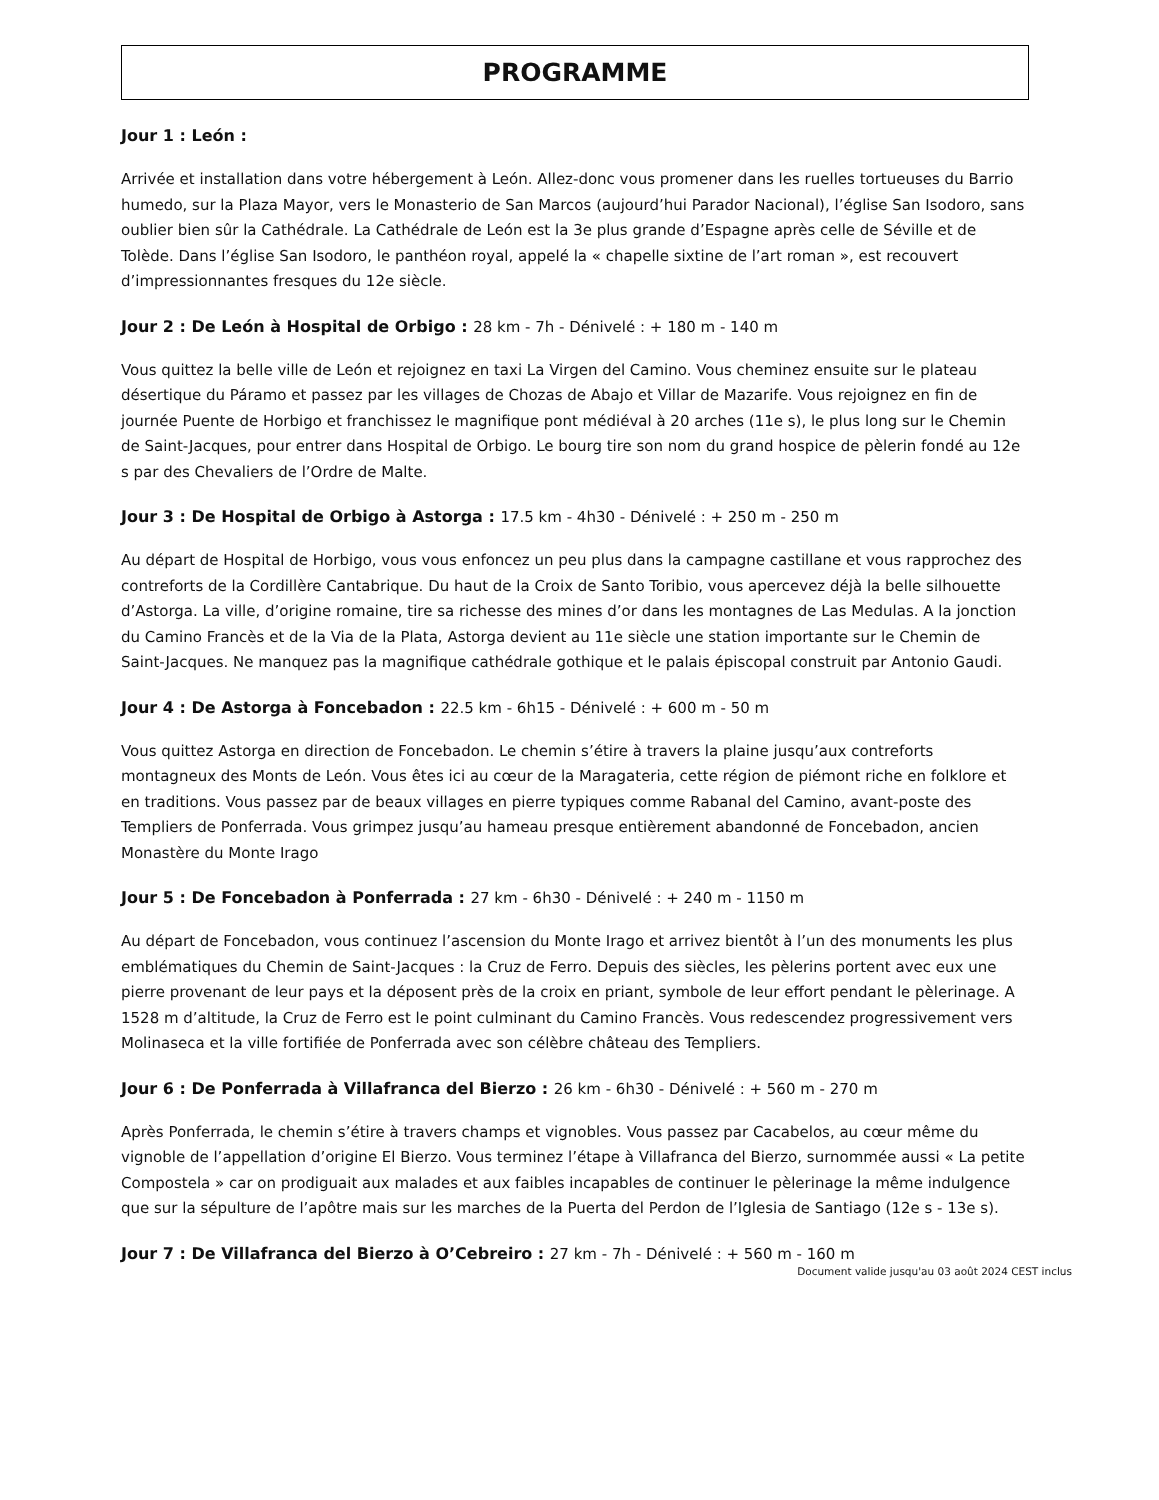PROGRAMME
Jour 1 : León :
Arrivée et installation dans votre hébergement à León. Allez-donc vous promener dans les ruelles tortueuses du Barrio humedo, sur la Plaza Mayor, vers le Monasterio de San Marcos (aujourd’hui Parador Nacional), l’église San Isodoro, sans oublier bien sûr la Cathédrale. La Cathédrale de León est la 3e plus grande d’Espagne après celle de Séville et de Tolède. Dans l’église San Isodoro, le panthéon royal, appelé la « chapelle sixtine de l’art roman », est recouvert d’impressionnantes fresques du 12e siècle.
Jour 2 : De León à Hospital de Orbigo : 28 km - 7h - Dénivelé : + 180 m - 140 m
Vous quittez la belle ville de León et rejoignez en taxi La Virgen del Camino. Vous cheminez ensuite sur le plateau désertique du Páramo et passez par les villages de Chozas de Abajo et Villar de Mazarife. Vous rejoignez en fin de journée Puente de Horbigo et franchissez le magnifique pont médiéval à 20 arches (11e s), le plus long sur le Chemin de Saint-Jacques, pour entrer dans Hospital de Orbigo. Le bourg tire son nom du grand hospice de pèlerin fondé au 12e s par des Chevaliers de l’Ordre de Malte.
Jour 3 : De Hospital de Orbigo à Astorga : 17.5 km - 4h30 - Dénivelé : + 250 m - 250 m
Au départ de Hospital de Horbigo, vous vous enfoncez un peu plus dans la campagne castillane et vous rapprochez des contreforts de la Cordillère Cantabrique. Du haut de la Croix de Santo Toribio, vous apercevez déjà la belle silhouette d’Astorga. La ville, d’origine romaine, tire sa richesse des mines d’or dans les montagnes de Las Medulas. A la jonction du Camino Francès et de la Via de la Plata, Astorga devient au 11e siècle une station importante sur le Chemin de Saint-Jacques. Ne manquez pas la magnifique cathédrale gothique et le palais épiscopal construit par Antonio Gaudi.
Jour 4 : De Astorga à Foncebadon : 22.5 km - 6h15 - Dénivelé : + 600 m - 50 m
Vous quittez Astorga en direction de Foncebadon. Le chemin s’étire à travers la plaine jusqu’aux contreforts montagneux des Monts de León. Vous êtes ici au cœur de la Maragateria, cette région de piémont riche en folklore et en traditions. Vous passez par de beaux villages en pierre typiques comme Rabanal del Camino, avant-poste des Templiers de Ponferrada. Vous grimpez jusqu’au hameau presque entièrement abandonné de Foncebadon, ancien Monastère du Monte Irago
Jour 5 : De Foncebadon à Ponferrada : 27 km - 6h30 - Dénivelé : + 240 m - 1150 m
Au départ de Foncebadon, vous continuez l’ascension du Monte Irago et arrivez bientôt à l’un des monuments les plus emblématiques du Chemin de Saint-Jacques : la Cruz de Ferro. Depuis des siècles, les pèlerins portent avec eux une pierre provenant de leur pays et la déposent près de la croix en priant, symbole de leur effort pendant le pèlerinage. A 1528 m d’altitude, la Cruz de Ferro est le point culminant du Camino Francès. Vous redescendez progressivement vers Molinaseca et la ville fortifiée de Ponferrada avec son célèbre château des Templiers.
Jour 6 : De Ponferrada à Villafranca del Bierzo : 26 km - 6h30 - Dénivelé : + 560 m - 270 m
Après Ponferrada, le chemin s’étire à travers champs et vignobles. Vous passez par Cacabelos, au cœur même du vignoble de l’appellation d’origine El Bierzo. Vous terminez l’étape à Villafranca del Bierzo, surnommée aussi « La petite Compostela » car on prodiguait aux malades et aux faibles incapables de continuer le pèlerinage la même indulgence que sur la sépulture de l’apôtre mais sur les marches de la Puerta del Perdon de l’Iglesia de Santiago (12e s - 13e s).
Jour 7 : De Villafranca del Bierzo à O’Cebreiro : 27 km - 7h - Dénivelé : + 560 m - 160 m
Document valide jusqu'au 03 août 2024 CEST inclus